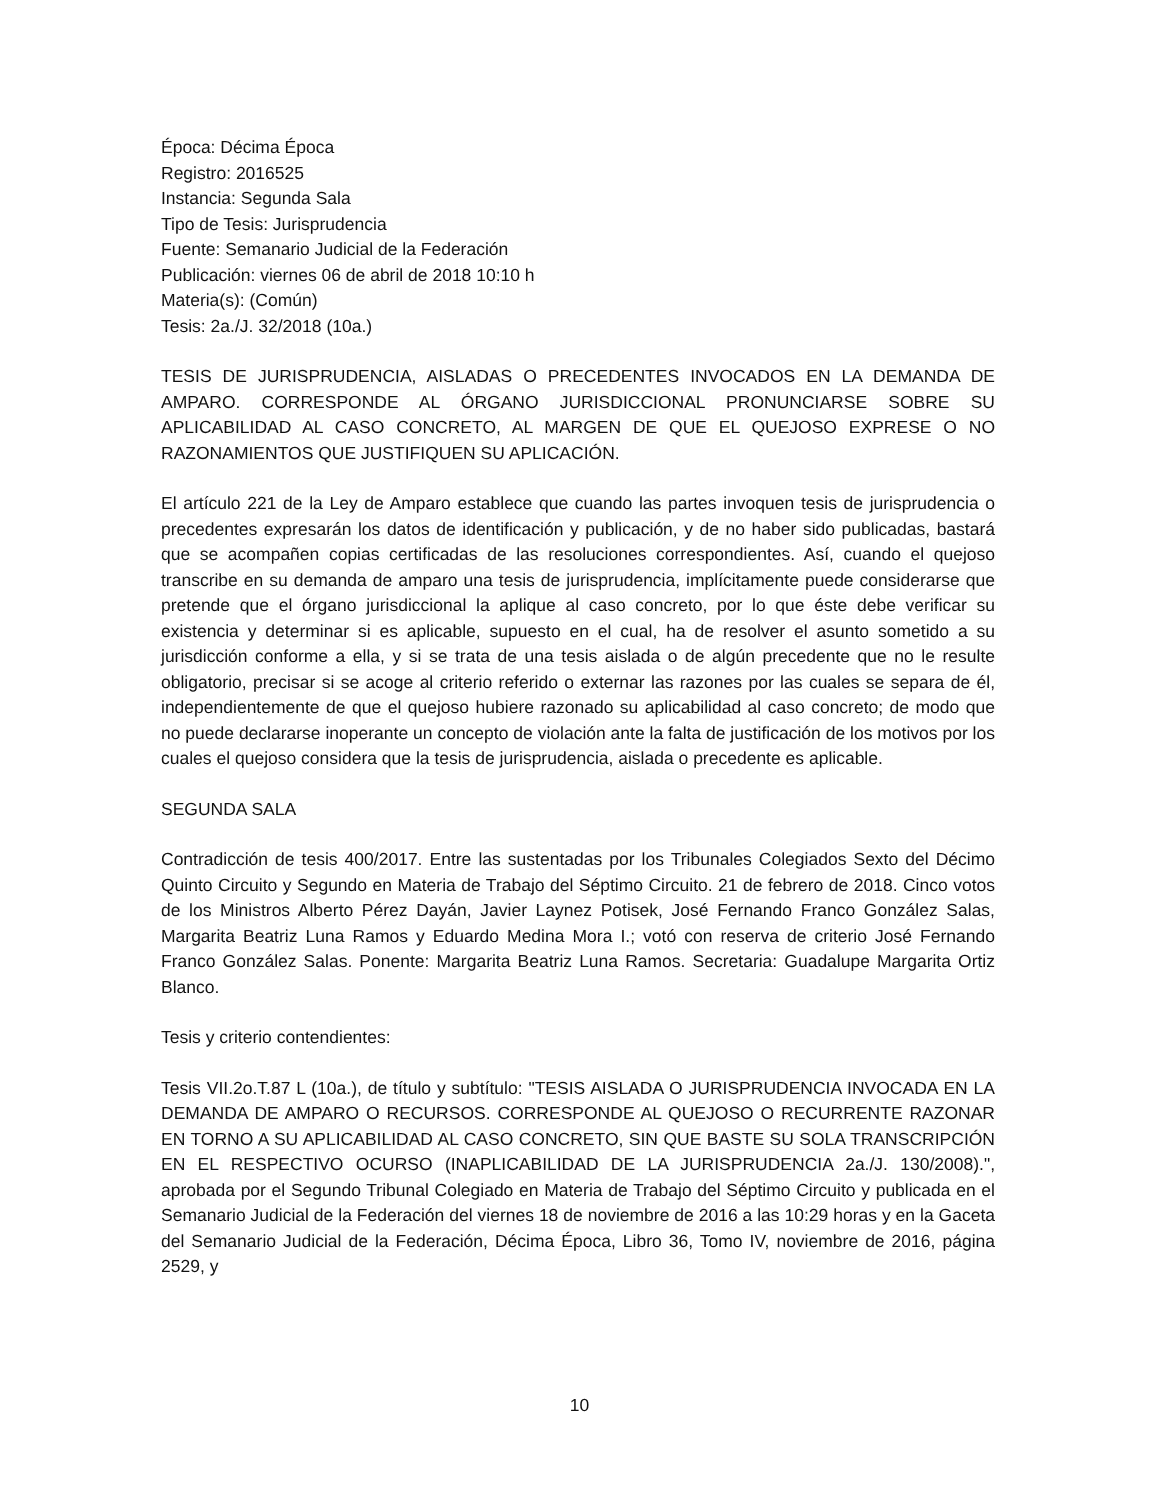Época: Décima Época
Registro: 2016525
Instancia: Segunda Sala
Tipo de Tesis: Jurisprudencia
Fuente: Semanario Judicial de la Federación
Publicación: viernes 06 de abril de 2018 10:10 h
Materia(s): (Común)
Tesis: 2a./J. 32/2018 (10a.)
TESIS DE JURISPRUDENCIA, AISLADAS O PRECEDENTES INVOCADOS EN LA DEMANDA DE AMPARO. CORRESPONDE AL ÓRGANO JURISDICCIONAL PRONUNCIARSE SOBRE SU APLICABILIDAD AL CASO CONCRETO, AL MARGEN DE QUE EL QUEJOSO EXPRESE O NO RAZONAMIENTOS QUE JUSTIFIQUEN SU APLICACIÓN.
El artículo 221 de la Ley de Amparo establece que cuando las partes invoquen tesis de jurisprudencia o precedentes expresarán los datos de identificación y publicación, y de no haber sido publicadas, bastará que se acompañen copias certificadas de las resoluciones correspondientes. Así, cuando el quejoso transcribe en su demanda de amparo una tesis de jurisprudencia, implícitamente puede considerarse que pretende que el órgano jurisdiccional la aplique al caso concreto, por lo que éste debe verificar su existencia y determinar si es aplicable, supuesto en el cual, ha de resolver el asunto sometido a su jurisdicción conforme a ella, y si se trata de una tesis aislada o de algún precedente que no le resulte obligatorio, precisar si se acoge al criterio referido o externar las razones por las cuales se separa de él, independientemente de que el quejoso hubiere razonado su aplicabilidad al caso concreto; de modo que no puede declararse inoperante un concepto de violación ante la falta de justificación de los motivos por los cuales el quejoso considera que la tesis de jurisprudencia, aislada o precedente es aplicable.
SEGUNDA SALA
Contradicción de tesis 400/2017. Entre las sustentadas por los Tribunales Colegiados Sexto del Décimo Quinto Circuito y Segundo en Materia de Trabajo del Séptimo Circuito. 21 de febrero de 2018. Cinco votos de los Ministros Alberto Pérez Dayán, Javier Laynez Potisek, José Fernando Franco González Salas, Margarita Beatriz Luna Ramos y Eduardo Medina Mora I.; votó con reserva de criterio José Fernando Franco González Salas. Ponente: Margarita Beatriz Luna Ramos. Secretaria: Guadalupe Margarita Ortiz Blanco.
Tesis y criterio contendientes:
Tesis VII.2o.T.87 L (10a.), de título y subtítulo: "TESIS AISLADA O JURISPRUDENCIA INVOCADA EN LA DEMANDA DE AMPARO O RECURSOS. CORRESPONDE AL QUEJOSO O RECURRENTE RAZONAR EN TORNO A SU APLICABILIDAD AL CASO CONCRETO, SIN QUE BASTE SU SOLA TRANSCRIPCIÓN EN EL RESPECTIVO OCURSO (INAPLICABILIDAD DE LA JURISPRUDENCIA 2a./J. 130/2008).", aprobada por el Segundo Tribunal Colegiado en Materia de Trabajo del Séptimo Circuito y publicada en el Semanario Judicial de la Federación del viernes 18 de noviembre de 2016 a las 10:29 horas y en la Gaceta del Semanario Judicial de la Federación, Décima Época, Libro 36, Tomo IV, noviembre de 2016, página 2529, y
10